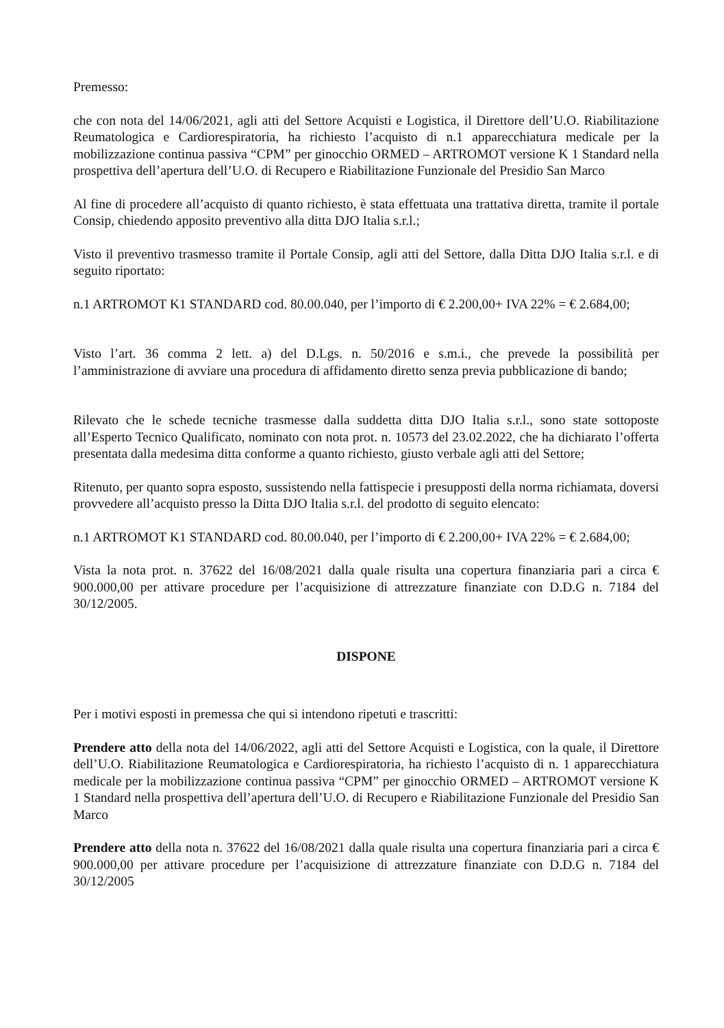Premesso:
che con nota del 14/06/2021, agli atti del Settore Acquisti e Logistica, il Direttore dell’U.O. Riabilitazione Reumatologica e Cardiorespiratoria, ha richiesto l’acquisto di n.1 apparecchiatura medicale per la mobilizzazione continua passiva “CPM” per ginocchio ORMED – ARTROMOT versione K 1 Standard nella prospettiva dell’apertura dell’U.O. di Recupero e Riabilitazione Funzionale del Presidio San Marco
Al fine di procedere all’acquisto di quanto richiesto, è stata effettuata una trattativa diretta, tramite il portale Consip, chiedendo apposito preventivo alla ditta DJO Italia s.r.l.;
Visto il preventivo trasmesso tramite il Portale Consip, agli atti del Settore, dalla Ditta DJO Italia s.r.l. e di seguito riportato:
n.1 ARTROMOT K1 STANDARD cod. 80.00.040, per l’importo di € 2.200,00+ IVA 22% = € 2.684,00;
Visto l’art. 36 comma 2 lett. a) del D.Lgs. n. 50/2016 e s.m.i., che prevede la possibilità per l’amministrazione di avviare una procedura di affidamento diretto senza previa pubblicazione di bando;
Rilevato che le schede tecniche trasmesse dalla suddetta ditta DJO Italia s.r.l., sono state sottoposte all’Esperto Tecnico Qualificato, nominato con nota prot. n. 10573 del 23.02.2022, che ha dichiarato l’offerta presentata dalla medesima ditta conforme a quanto richiesto, giusto verbale agli atti del Settore;
Ritenuto, per quanto sopra esposto, sussistendo nella fattispecie i presupposti della norma richiamata, doversi provvedere all’acquisto presso la Ditta DJO Italia s.r.l. del prodotto di seguito elencato:
n.1 ARTROMOT K1 STANDARD cod. 80.00.040, per l’importo di € 2.200,00+ IVA 22% = € 2.684,00;
Vista la nota prot. n. 37622 del 16/08/2021 dalla quale risulta una copertura finanziaria pari a circa € 900.000,00 per attivare procedure per l’acquisizione di attrezzature finanziate con D.D.G n. 7184 del 30/12/2005.
DISPONE
Per i motivi esposti in premessa che qui si intendono ripetuti e trascritti:
Prendere atto della nota del 14/06/2022, agli atti del Settore Acquisti e Logistica, con la quale, il Direttore dell’U.O. Riabilitazione Reumatologica e Cardiorespiratoria, ha richiesto l’acquisto di n. 1 apparecchiatura medicale per la mobilizzazione continua passiva “CPM” per ginocchio ORMED – ARTROMOT versione K 1 Standard nella prospettiva dell’apertura dell’U.O. di Recupero e Riabilitazione Funzionale del Presidio San Marco
Prendere atto della nota n. 37622 del 16/08/2021 dalla quale risulta una copertura finanziaria pari a circa € 900.000,00 per attivare procedure per l’acquisizione di attrezzature finanziate con D.D.G n. 7184 del 30/12/2005